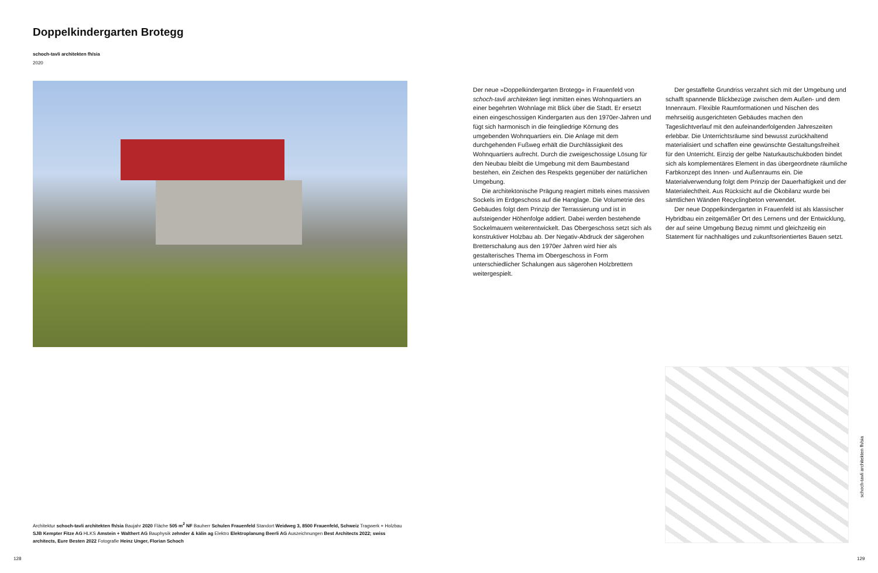Doppelkindergarten Brotegg
schoch-tavli architekten fh/sia
2020
Der neue »Doppelkindergarten Brotegg« in Frauenfeld von schoch-tavli architekten liegt inmitten eines Wohnquartiers an einer begehrten Wohnlage mit Blick über die Stadt. Er ersetzt einen eingeschossigen Kindergarten aus den 1970er-Jahren und fügt sich harmonisch in die feingliedrige Körnung des umgebenden Wohnquartiers ein. Die Anlage mit dem durchgehenden Fußweg erhält die Durchlässigkeit des Wohnquartiers aufrecht. Durch die zweigeschossige Lösung für den Neubau bleibt die Umgebung mit dem Baumbestand bestehen, ein Zeichen des Respekts gegenüber der natürlichen Umgebung.
Die architektonische Prägung reagiert mittels eines massiven Sockels im Erdgeschoss auf die Hanglage. Die Volumetrie des Gebäudes folgt dem Prinzip der Terrassierung und ist in aufsteigender Höhenfolge addiert. Dabei werden bestehende Sockelmauern weiterentwickelt. Das Obergeschoss setzt sich als konstruktiver Holzbau ab. Der Negativ-Abdruck der sägerohen Bretterschalung aus den 1970er Jahren wird hier als gestalterisches Thema im Obergeschoss in Form unterschiedlicher Schalungen aus sägerohen Holzbrettern weitergespielt.
Der gestaffelte Grundriss verzahnt sich mit der Umgebung und schafft spannende Blickbezüge zwischen dem Außen- und dem Innenraum. Flexible Raumformationen und Nischen des mehrseitig ausgerichteten Gebäudes machen den Tageslichtverlauf mit den aufeinanderfolgenden Jahreszeiten erlebbar. Die Unterrichtsräume sind bewusst zurückhaltend materialisiert und schaffen eine gewünschte Gestaltungsfreiheit für den Unterricht. Einzig der gelbe Naturkautschukboden bindet sich als komplementäres Element in das übergeordnete räumliche Farbkonzept des Innen- und Außenraums ein. Die Materialverwendung folgt dem Prinzip der Dauerhaftigkeit und der Materialechtheit. Aus Rücksicht auf die Ökobilanz wurde bei sämtlichen Wänden Recyclingbeton verwendet.
Der neue Doppelkindergarten in Frauenfeld ist als klassischer Hybridbau ein zeitgemäßer Ort des Lernens und der Entwicklung, der auf seine Umgebung Bezug nimmt und gleichzeitig ein Statement für nachhaltiges und zukunftsorientiertes Bauen setzt.
Architektur schoch-tavli architekten fh/sia Baujahr 2020 Fläche 505 m<sup>2</sup> NF Bauherr Schulen Frauenfeld Standort Weidweg 3, 8500 Frauenfeld, Schweiz Tragwerk + Holzbau SJB Kempter Fitze AG HLKS Amstein + Walthert AG Bauphysik zehnder & kälin ag Elektro Elektroplanung Beerli AG Auszeichnungen Best Architects 2022; swiss architects, Eure Besten 2022 Fotografie Heinz Unger, Florian Schoch
schoch-tavli architekten fh/sia
128 129